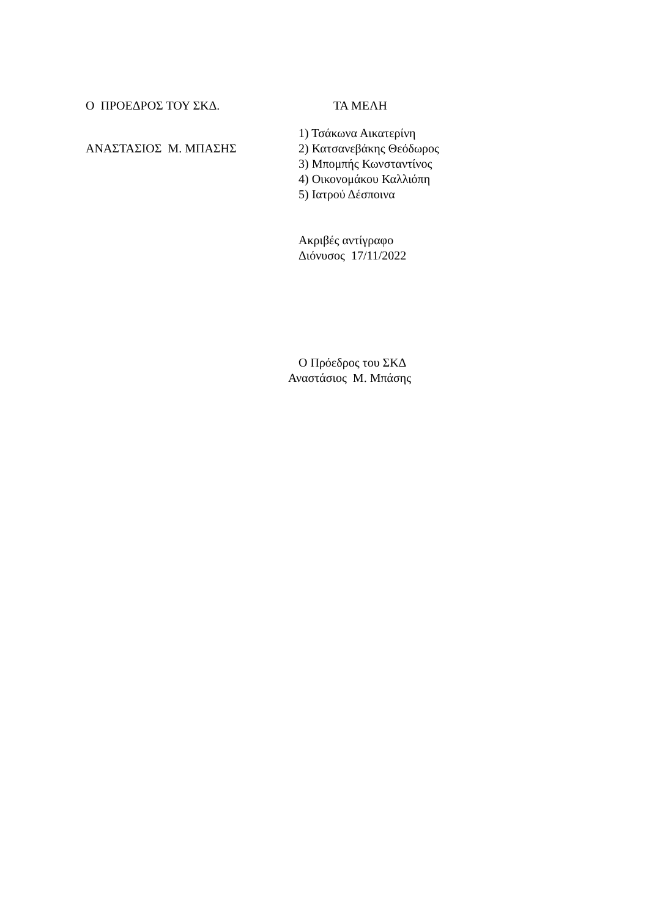Ο ΠΡΟΕΔΡΟΣ ΤΟΥ ΣΚΔ. ΤΑ ΜΕΛΗ
ΑΝΑΣΤΑΣΙΟΣ Μ. ΜΠΑΣΗΣ
1) Τσάκωνα Αικατερίνη
2) Κατσανεβάκης Θεόδωρος
3) Μπομπής Κωνσταντίνος
4) Οικονομάκου Καλλιόπη
5) Ιατρού Δέσποινα
Ακριβές αντίγραφο
Διόνυσος 17/11/2022
Ο Πρόεδρος του ΣΚΔ
Αναστάσιος Μ. Μπάσης